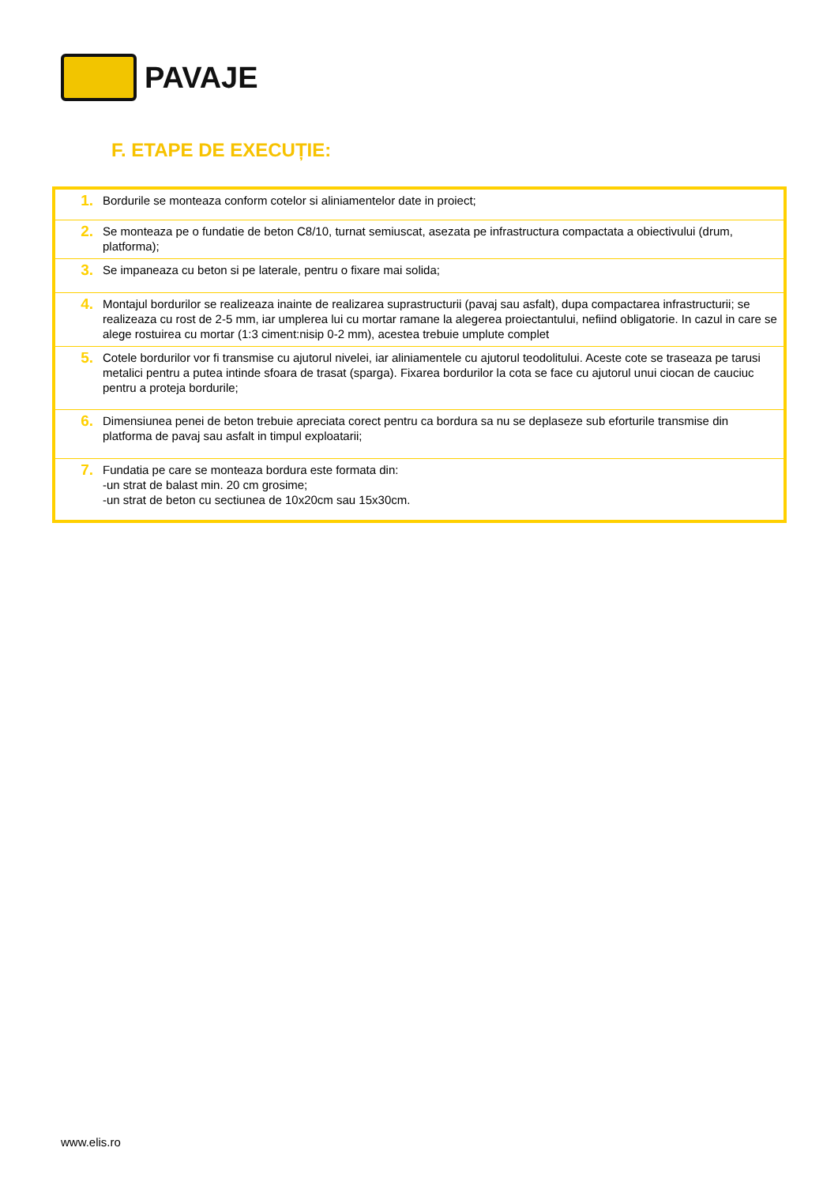PAVAJE
F. ETAPE DE EXECUȚIE:
| 1. | Bordurile se monteaza conform cotelor si aliniamentelor date in proiect; |
| 2. | Se monteaza pe o fundatie de beton C8/10, turnat semiuscat, asezata pe infrastructura compactata a obiectivului (drum, platforma); |
| 3. | Se impaneaza cu beton si pe laterale, pentru o fixare mai solida; |
| 4. | Montajul bordurilor se realizeaza inainte de realizarea suprastructurii (pavaj sau asfalt), dupa compactarea infrastructurii; se realizeaza cu rost de 2-5 mm, iar umplerea lui cu mortar ramane la alegerea proiectantului, nefiind obligatorie. In cazul in care se alege rostuirea cu mortar (1:3 ciment:nisip 0-2 mm), acestea trebuie umplute complet |
| 5. | Cotele bordurilor vor fi transmise cu ajutorul nivelei, iar aliniamentele cu ajutorul teodolitului. Aceste cote se traseaza pe tarusi metalici pentru a putea intinde sfoara de trasat (sparga). Fixarea bordurilor la cota se face cu ajutorul unui ciocan de cauciuc pentru a proteja bordurile; |
| 6. | Dimensiunea penei de beton trebuie apreciata corect pentru ca bordura sa nu se deplaseze sub eforturile transmise din platforma de pavaj sau asfalt in timpul exploatarii; |
| 7. | Fundatia pe care se monteaza bordura este formata din: -un strat de balast min. 20 cm grosime; -un strat de beton cu sectiunea de 10x20cm sau 15x30cm. |
www.elis.ro